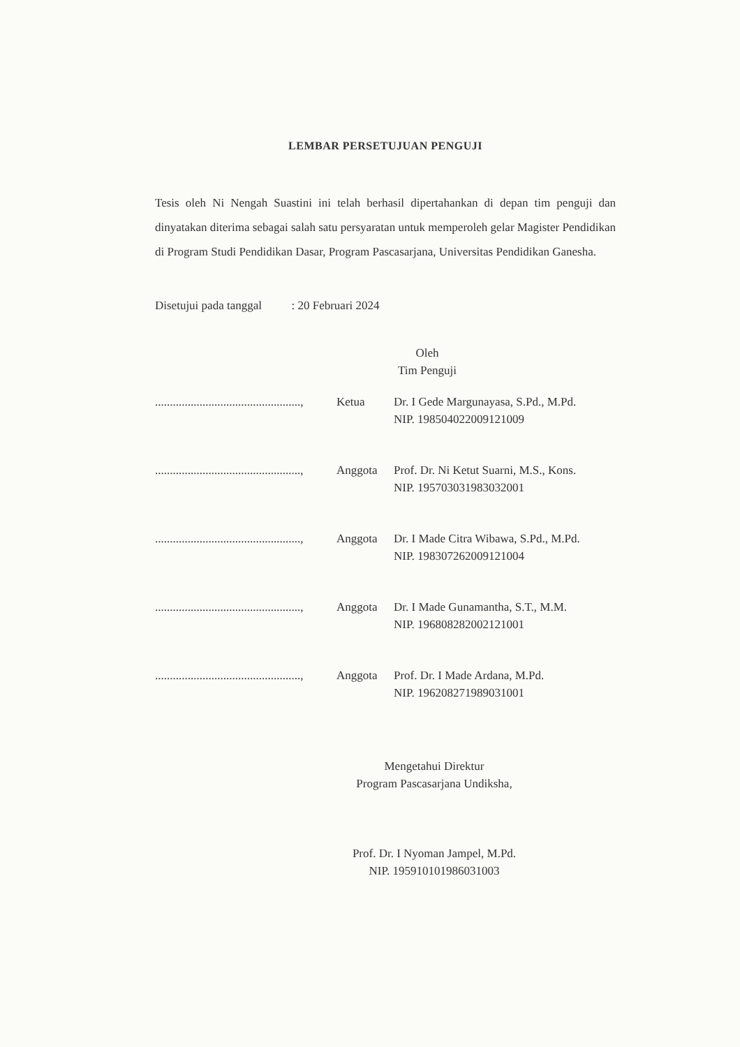LEMBAR PERSETUJUAN PENGUJI
Tesis oleh Ni Nengah Suastini ini telah berhasil dipertahankan di depan tim penguji dan dinyatakan diterima sebagai salah satu persyaratan untuk memperoleh gelar Magister Pendidikan di Program Studi Pendidikan Dasar, Program Pascasarjana, Universitas Pendidikan Ganesha.
Disetujui pada tanggal : 20 Februari 2024
Oleh
Tim Penguji
| ................................................., | Ketua | Dr. I Gede Margunayasa, S.Pd., M.Pd. NIP. 198504022009121009 |
| ................................................., | Anggota | Prof. Dr. Ni Ketut Suarni, M.S., Kons. NIP. 195703031983032001 |
| ................................................., | Anggota | Dr. I Made Citra Wibawa, S.Pd., M.Pd. NIP. 198307262009121004 |
| ................................................., | Anggota | Dr. I Made Gunamantha, S.T., M.M. NIP. 196808282002121001 |
| ................................................., | Anggota | Prof. Dr. I Made Ardana, M.Pd. NIP. 196208271989031001 |
Mengetahui Direktur
Program Pascasarjana Undiksha,
Prof. Dr. I Nyoman Jampel, M.Pd.
NIP. 195910101986031003